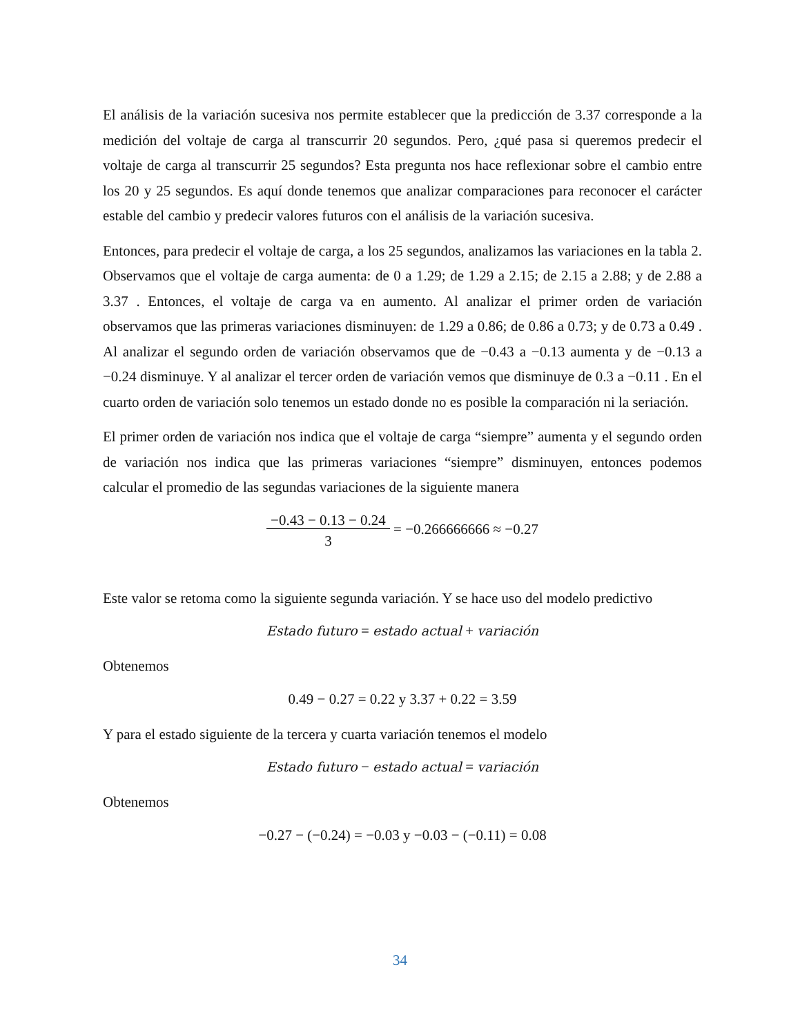El análisis de la variación sucesiva nos permite establecer que la predicción de 3.37 corresponde a la medición del voltaje de carga al transcurrir 20 segundos. Pero, ¿qué pasa si queremos predecir el voltaje de carga al transcurrir 25 segundos? Esta pregunta nos hace reflexionar sobre el cambio entre los 20 y 25 segundos. Es aquí donde tenemos que analizar comparaciones para reconocer el carácter estable del cambio y predecir valores futuros con el análisis de la variación sucesiva.
Entonces, para predecir el voltaje de carga, a los 25 segundos, analizamos las variaciones en la tabla 2. Observamos que el voltaje de carga aumenta: de 0 a 1.29; de 1.29 a 2.15; de 2.15 a 2.88; y de 2.88 a 3.37 . Entonces, el voltaje de carga va en aumento. Al analizar el primer orden de variación observamos que las primeras variaciones disminuyen: de 1.29 a 0.86; de 0.86 a 0.73; y de 0.73 a 0.49 . Al analizar el segundo orden de variación observamos que de −0.43 a −0.13 aumenta y de −0.13 a −0.24 disminuye. Y al analizar el tercer orden de variación vemos que disminuye de 0.3 a −0.11 . En el cuarto orden de variación solo tenemos un estado donde no es posible la comparación ni la seriación.
El primer orden de variación nos indica que el voltaje de carga “siempre” aumenta y el segundo orden de variación nos indica que las primeras variaciones “siempre” disminuyen, entonces podemos calcular el promedio de las segundas variaciones de la siguiente manera
−0.43 − 0.13 − 0.24
3 = −0.266666666 ≈ −0.27
Este valor se retoma como la siguiente segunda variación. Y se hace uso del modelo predictivo
Estado futuro = estado actual + variación
Obtenemos
0.49 − 0.27 = 0.22 y 3.37 + 0.22 = 3.59
Y para el estado siguiente de la tercera y cuarta variación tenemos el modelo
Estado futuro − estado actual = variación
Obtenemos
−0.27 − (−0.24) = −0.03 y −0.03 − (−0.11) = 0.08
34